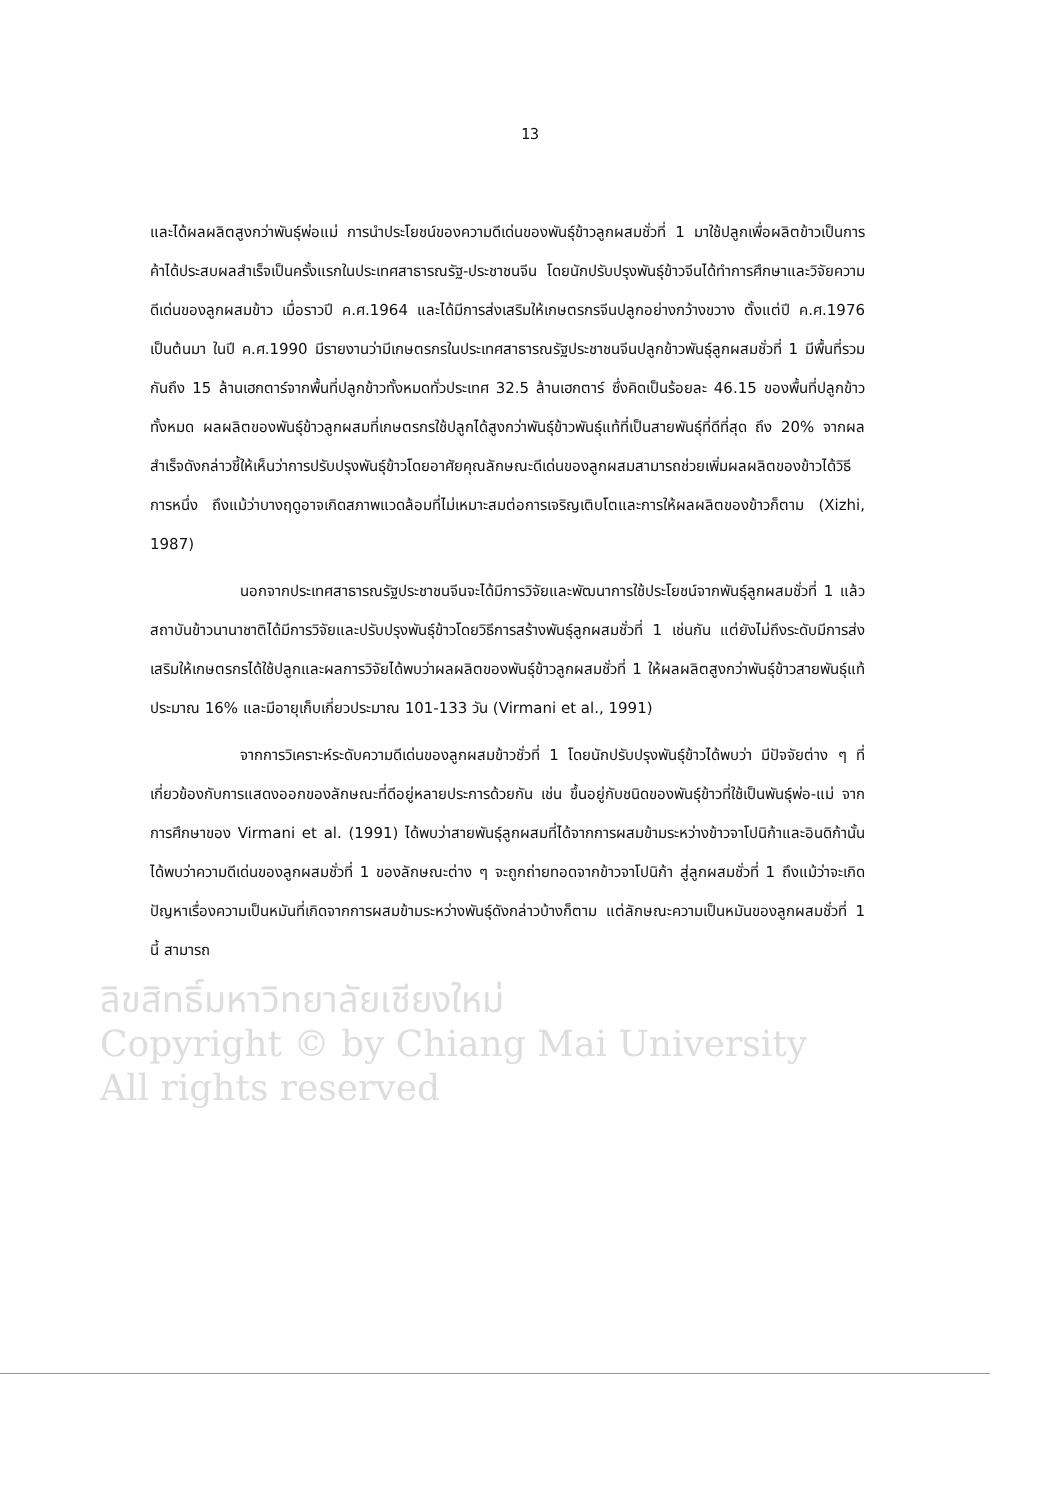13
และได้ผลผลิตสูงกว่าพันธุ์พ่อแม่ การนำประโยชน์ของความดีเด่นของพันธุ์ข้าวลูกผสมชั่วที่ 1 มาใช้ปลูกเพื่อผลิตข้าวเป็นการค้าได้ประสบผลสำเร็จเป็นครั้งแรกในประเทศสาธารณรัฐ-ประชาชนจีน โดยนักปรับปรุงพันธุ์ข้าวจีนได้ทำการศึกษาและวิจัยความดีเด่นของลูกผสมข้าว เมื่อราวปี ค.ศ.1964 และได้มีการส่งเสริมให้เกษตรกรจีนปลูกอย่างกว้างขวาง ตั้งแต่ปี ค.ศ.1976 เป็นต้นมา ในปี ค.ศ.1990 มีรายงานว่ามีเกษตรกรในประเทศสาธารณรัฐประชาชนจีนปลูกข้าวพันธุ์ลูกผสมชั่วที่ 1 มีพื้นที่รวมกันถึง 15 ล้านเฮกตาร์จากพื้นที่ปลูกข้าวทั้งหมดทั่วประเทศ 32.5 ล้านเฮกตาร์ ซึ่งคิดเป็นร้อยละ 46.15 ของพื้นที่ปลูกข้าวทั้งหมด ผลผลิตของพันธุ์ข้าวลูกผสมที่เกษตรกรใช้ปลูกได้สูงกว่าพันธุ์ข้าวพันธุ์แท้ที่เป็นสายพันธุ์ที่ดีที่สุด ถึง 20% จากผลสำเร็จดังกล่าวชี้ให้เห็นว่าการปรับปรุงพันธุ์ข้าวโดยอาศัยคุณลักษณะดีเด่นของลูกผสมสามารถช่วยเพิ่มผลผลิตของข้าวได้วิธีการหนึ่ง ถึงแม้ว่าบางฤดูอาจเกิดสภาพแวดล้อมที่ไม่เหมาะสมต่อการเจริญเติบโตและการให้ผลผลิตของข้าวก็ตาม (Xizhi, 1987)
นอกจากประเทศสาธารณรัฐประชาชนจีนจะได้มีการวิจัยและพัฒนาการใช้ประโยชน์จากพันธุ์ลูกผสมชั่วที่ 1 แล้ว สถาบันข้าวนานาชาติได้มีการวิจัยและปรับปรุงพันธุ์ข้าวโดยวิธีการสร้างพันธุ์ลูกผสมชั่วที่ 1 เช่นกัน แต่ยังไม่ถึงระดับมีการส่งเสริมให้เกษตรกรได้ใช้ปลูกและผลการวิจัยได้พบว่าผลผลิตของพันธุ์ข้าวลูกผสมชั่วที่ 1 ให้ผลผลิตสูงกว่าพันธุ์ข้าวสายพันธุ์แท้ประมาณ 16% และมีอายุเก็บเกี่ยวประมาณ 101-133 วัน (Virmani et al., 1991)
จากการวิเคราะห์ระดับความดีเด่นของลูกผสมข้าวชั่วที่ 1 โดยนักปรับปรุงพันธุ์ข้าวได้พบว่า มีปัจจัยต่าง ๆ ที่เกี่ยวข้องกับการแสดงออกของลักษณะที่ดีอยู่หลายประการด้วยกัน เช่น ขึ้นอยู่กับชนิดของพันธุ์ข้าวที่ใช้เป็นพันธุ์พ่อ-แม่ จากการศึกษาของ Virmani et al. (1991) ได้พบว่าสายพันธุ์ลูกผสมที่ได้จากการผสมข้ามระหว่างข้าวจาโปนิก้าและอินดิก้านั้นได้พบว่าความดีเด่นของลูกผสมชั่วที่ 1 ของลักษณะต่าง ๆ จะถูกถ่ายทอดจากข้าวจาโปนิก้า สู่ลูกผสมชั่วที่ 1 ถึงแม้ว่าจะเกิดปัญหาเรื่องความเป็นหมันที่เกิดจากการผสมข้ามระหว่างพันธุ์ดังกล่าวบ้างก็ตาม แต่ลักษณะความเป็นหมันของลูกผสมชั่วที่ 1 นี้ สามารถ
ลิขสิทธิ์มหาวิทยาลัยเชียงใหม่
Copyright © by Chiang Mai University
All rights reserved